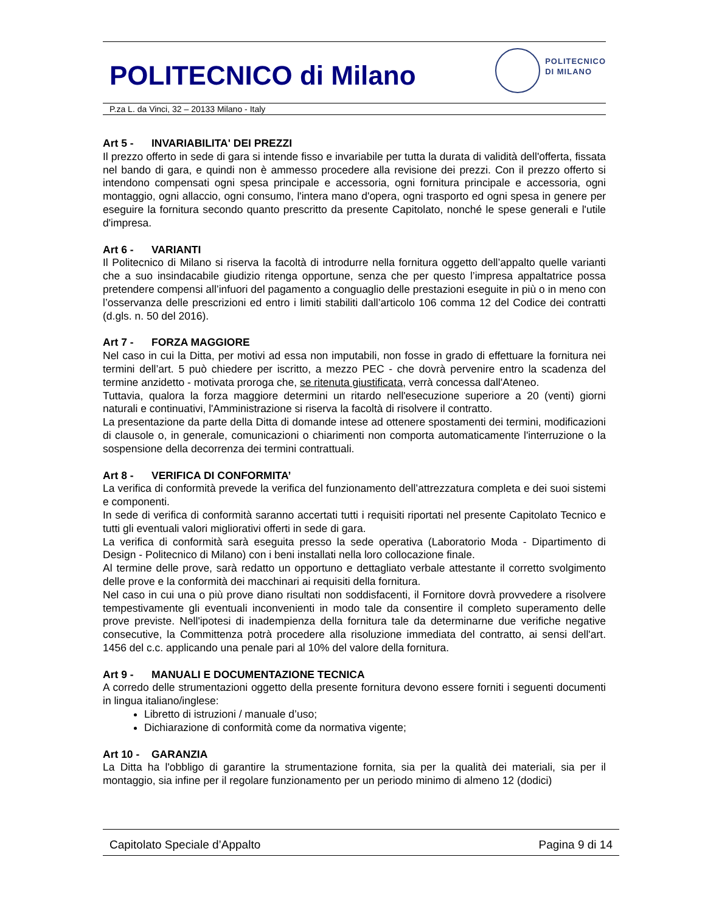POLITECNICO di Milano
POLITECNICO
DI MILANO
P.za L. da Vinci, 32 – 20133 Milano - Italy
Art 5 - INVARIABILITA' DEI PREZZI
Il prezzo offerto in sede di gara si intende fisso e invariabile per tutta la durata di validità dell'offerta, fissata nel bando di gara, e quindi non è ammesso procedere alla revisione dei prezzi. Con il prezzo offerto si intendono compensati ogni spesa principale e accessoria, ogni fornitura principale e accessoria, ogni montaggio, ogni allaccio, ogni consumo, l'intera mano d'opera, ogni trasporto ed ogni spesa in genere per eseguire la fornitura secondo quanto prescritto da presente Capitolato, nonché le spese generali e l'utile d'impresa.
Art 6 - VARIANTI
Il Politecnico di Milano si riserva la facoltà di introdurre nella fornitura oggetto dell’appalto quelle varianti che a suo insindacabile giudizio ritenga opportune, senza che per questo l’impresa appaltatrice possa pretendere compensi all’infuori del pagamento a conguaglio delle prestazioni eseguite in più o in meno con l’osservanza delle prescrizioni ed entro i limiti stabiliti dall’articolo 106 comma 12 del Codice dei contratti (d.gls. n. 50 del 2016).
Art 7 - FORZA MAGGIORE
Nel caso in cui la Ditta, per motivi ad essa non imputabili, non fosse in grado di effettuare la fornitura nei termini dell’art. 5 può chiedere per iscritto, a mezzo PEC - che dovrà pervenire entro la scadenza del termine anzidetto - motivata proroga che, se ritenuta giustificata, verrà concessa dall'Ateneo.
Tuttavia, qualora la forza maggiore determini un ritardo nell'esecuzione superiore a 20 (venti) giorni naturali e continuativi, l'Amministrazione si riserva la facoltà di risolvere il contratto.
La presentazione da parte della Ditta di domande intese ad ottenere spostamenti dei termini, modificazioni di clausole o, in generale, comunicazioni o chiarimenti non comporta automaticamente l'interruzione o la sospensione della decorrenza dei termini contrattuali.
Art 8 - VERIFICA DI CONFORMITA’
La verifica di conformità prevede la verifica del funzionamento dell’attrezzatura completa e dei suoi sistemi e componenti.
In sede di verifica di conformità saranno accertati tutti i requisiti riportati nel presente Capitolato Tecnico e tutti gli eventuali valori migliorativi offerti in sede di gara.
La verifica di conformità sarà eseguita presso la sede operativa (Laboratorio Moda - Dipartimento di Design - Politecnico di Milano) con i beni installati nella loro collocazione finale.
Al termine delle prove, sarà redatto un opportuno e dettagliato verbale attestante il corretto svolgimento delle prove e la conformità dei macchinari ai requisiti della fornitura.
Nel caso in cui una o più prove diano risultati non soddisfacenti, il Fornitore dovrà provvedere a risolvere tempestivamente gli eventuali inconvenienti in modo tale da consentire il completo superamento delle prove previste. Nell'ipotesi di inadempienza della fornitura tale da determinarne due verifiche negative consecutive, la Committenza potrà procedere alla risoluzione immediata del contratto, ai sensi dell'art. 1456 del c.c. applicando una penale pari al 10% del valore della fornitura.
Art 9 - MANUALI E DOCUMENTAZIONE TECNICA
A corredo delle strumentazioni oggetto della presente fornitura devono essere forniti i seguenti documenti in lingua italiano/inglese:
Libretto di istruzioni / manuale d’uso;
Dichiarazione di conformità come da normativa vigente;
Art 10 - GARANZIA
La Ditta ha l'obbligo di garantire la strumentazione fornita, sia per la qualità dei materiali, sia per il montaggio, sia infine per il regolare funzionamento per un periodo minimo di almeno 12 (dodici)
Capitolato Speciale d’Appalto Pagina 9 di 14